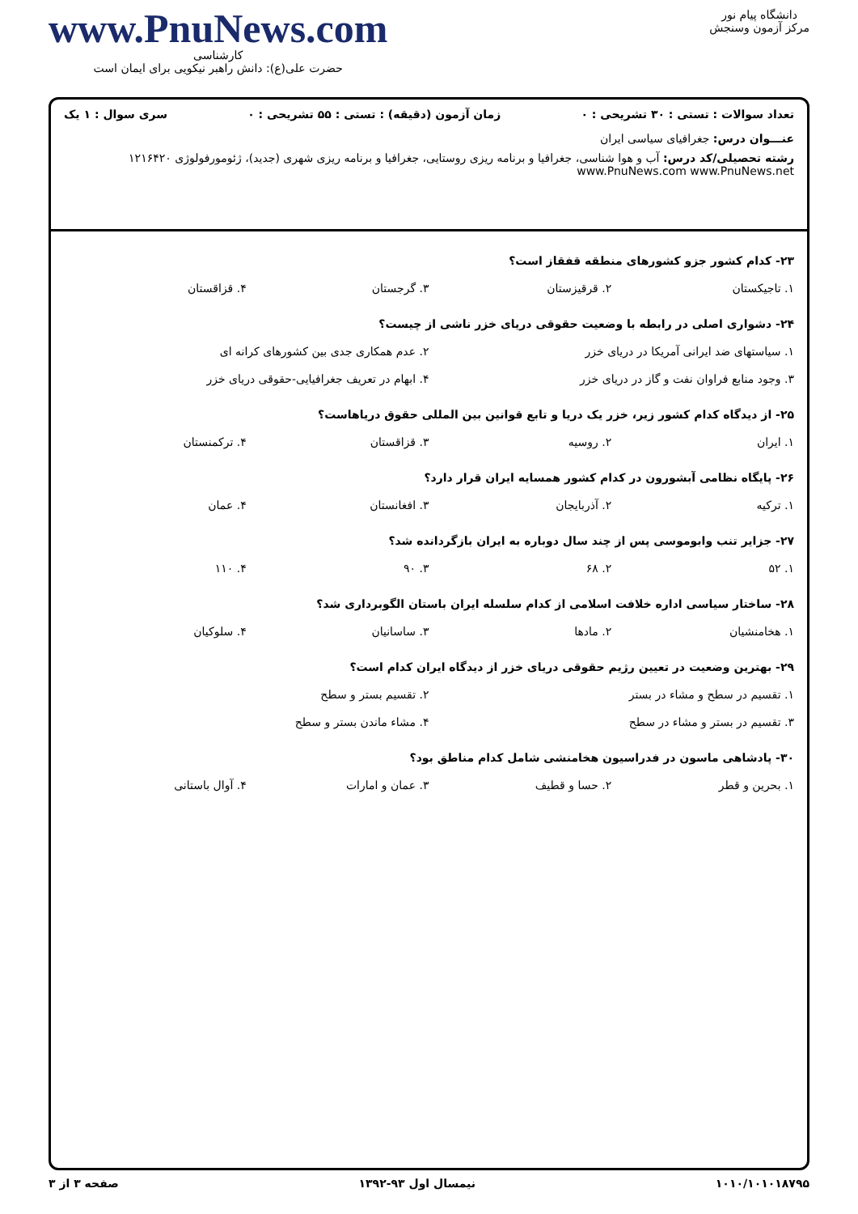دانشگاه پیام نور
مرکز آزمون وسنجش
www.PnuNews.com
کارشناسی
حضرت علی(ع): دانش راهبر نیکویی برای ایمان است
تعداد سوالات : تستی : ۳۰ تشریحی : ۰ زمان آزمون (دقیقه) : تستی : ۵۵ تشریحی : ۰ سری سوال : ۱ یک
عنـــوان درس: جغرافیای سیاسی ایران
رشته تحصیلی/کد درس: آب و هوا شناسی، جغرافیا و برنامه ریزی روستایی، جغرافیا و برنامه ریزی شهری (جدید)، ژئومورفولوژی ۱۲۱۶۴۲۰ www.PnuNews.com www.PnuNews.net
۲۳- کدام کشور جزو کشورهای منطقه قفقاز است؟
۱. تاجیکستان ۲. قرقیزستان ۳. گرجستان ۴. قزاقستان
۲۴- دشواری اصلی در رابطه با وضعیت حقوقی دریای خزر ناشی از چیست؟
۱. سیاستهای ضد ایرانی آمریکا در دریای خزر ۲. عدم همکاری جدی بین کشورهای کرانه ای ۳. وجود منابع فراوان نفت و گاز در دریای خزر ۴. ابهام در تعریف جغرافیایی-حقوقی دریای خزر
۲۵- از دیدگاه کدام کشور زیر، خزر یک دریا و تابع قوانین بین المللی حقوق دریاهاست؟
۱. ایران ۲. روسیه ۳. قزاقستان ۴. ترکمنستان
۲۶- پایگاه نظامی آبشورون در کدام کشور همسایه ایران قرار دارد؟
۱. ترکیه ۲. آذربایجان ۳. افغانستان ۴. عمان
۲۷- جزایر تنب وابوموسی پس از چند سال دوباره به ایران بازگردانده شد؟
۱. ۵۲ ۲. ۶۸ ۳. ۹۰ ۴. ۱۱۰
۲۸- ساختار سیاسی اداره خلافت اسلامی از کدام سلسله ایران باستان الگوبرداری شد؟
۱. هخامنشیان ۲. مادها ۳. ساسانیان ۴. سلوکیان
۲۹- بهترین وضعیت در تعیین رژیم حقوقی دریای خزر از دیدگاه ایران کدام است؟
۱. تقسیم در سطح و مشاء در بستر ۲. تقسیم بستر و سطح ۳. تقسیم در بستر و مشاء در سطح ۴. مشاء ماندن بستر و سطح
۳۰- پادشاهی ماسون در فدراسیون هخامنشی شامل کدام مناطق بود؟
۱. بحرین و قطر ۲. حسا و قطیف ۳. عمان و امارات ۴. آوال باستانی
۱۰۱۰/۱۰۱۰۱۸۷۹۵ نیمسال اول ۹۳-۱۳۹۲ صفحه ۳ از ۳